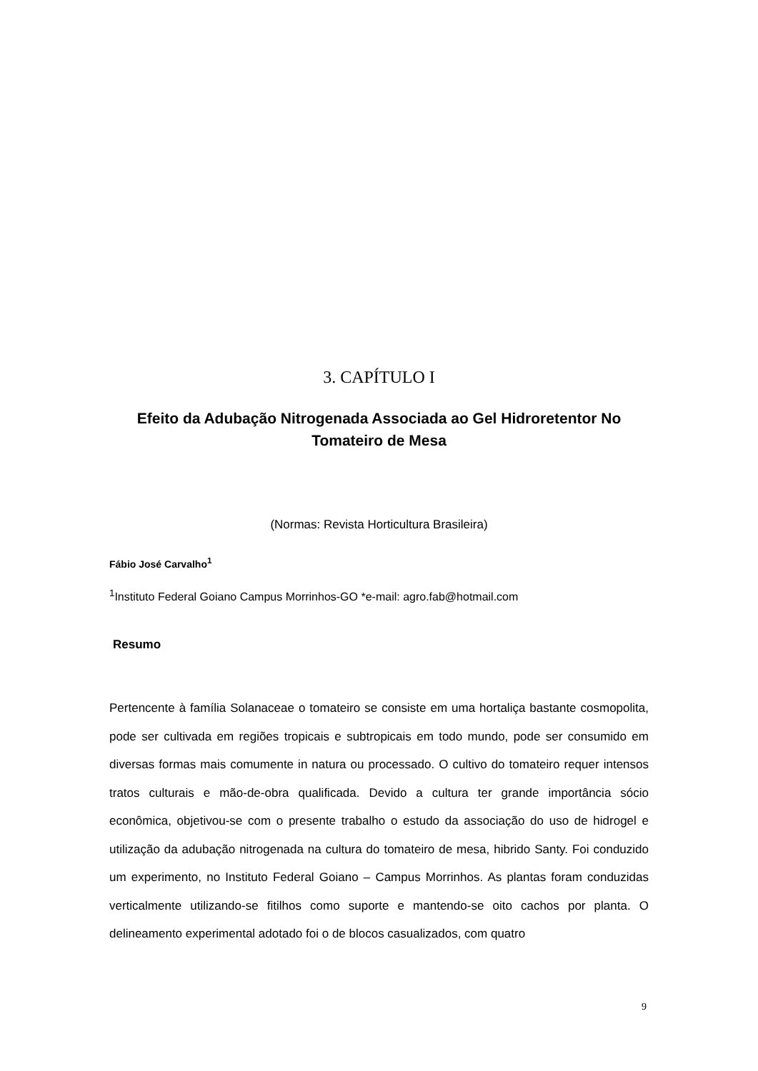3. CAPÍTULO I
Efeito da Adubação Nitrogenada Associada ao Gel Hidroretentor No Tomateiro de Mesa
(Normas: Revista Horticultura Brasileira)
Fábio José Carvalho<sup>1</sup>
<sup>1</sup> Instituto Federal Goiano Campus Morrinhos-GO *e-mail: agro.fab@hotmail.com
Resumo
Pertencente à família Solanaceae o tomateiro se consiste em uma hortaliça bastante cosmopolita, pode ser cultivada em regiões tropicais e subtropicais em todo mundo, pode ser consumido em diversas formas mais comumente in natura ou processado. O cultivo do tomateiro requer intensos tratos culturais e mão-de-obra qualificada. Devido a cultura ter grande importância sócio econômica, objetivou-se com o presente trabalho o estudo da associação do uso de hidrogel e utilização da adubação nitrogenada na cultura do tomateiro de mesa, hibrido Santy. Foi conduzido um experimento, no Instituto Federal Goiano – Campus Morrinhos. As plantas foram conduzidas verticalmente utilizando-se fitilhos como suporte e mantendo-se oito cachos por planta. O delineamento experimental adotado foi o de blocos casualizados, com quatro
9